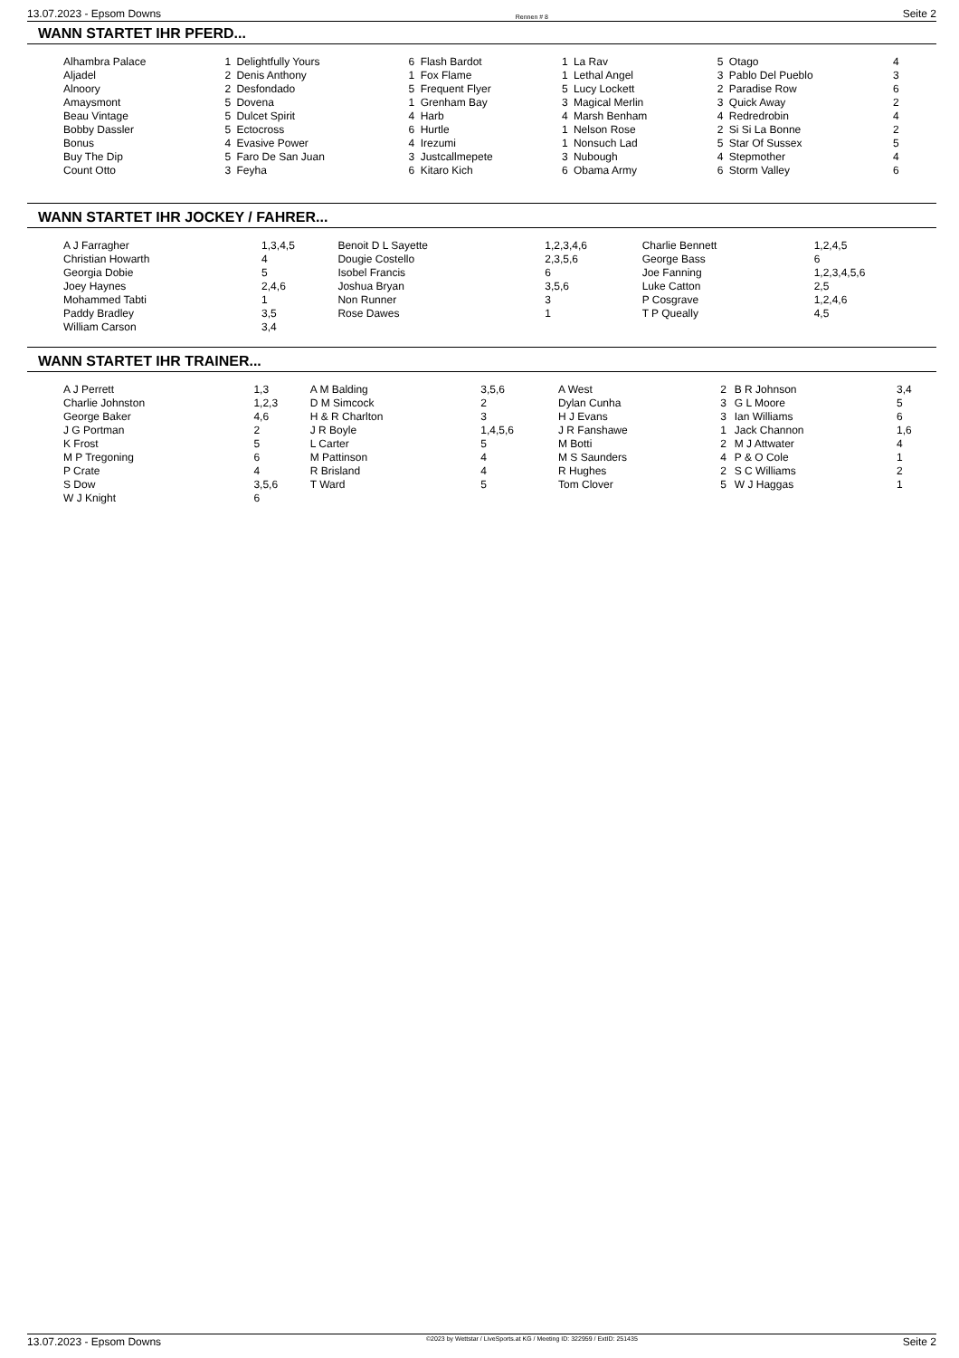13.07.2023 - Epsom Downs Rennen # 8 Seite 2
WANN STARTET IHR PFERD...
| Alhambra Palace | 1 | Delightfully Yours | 6 | Flash Bardot | 1 | La Rav | 5 | Otago | 4 |
| Aljadel | 2 | Denis Anthony | 1 | Fox Flame | 1 | Lethal Angel | 3 | Pablo Del Pueblo | 3 |
| Alnoory | 2 | Desfondado | 5 | Frequent Flyer | 5 | Lucy Lockett | 2 | Paradise Row | 6 |
| Amaysmont | 5 | Dovena | 1 | Grenham Bay | 3 | Magical Merlin | 3 | Quick Away | 2 |
| Beau Vintage | 5 | Dulcet Spirit | 4 | Harb | 4 | Marsh Benham | 4 | Redredrobin | 4 |
| Bobby Dassler | 5 | Ectocross | 6 | Hurtle | 1 | Nelson Rose | 2 | Si Si La Bonne | 2 |
| Bonus | 4 | Evasive Power | 4 | Irezumi | 1 | Nonsuch Lad | 5 | Star Of Sussex | 5 |
| Buy The Dip | 5 | Faro De San Juan | 3 | Justcallmepete | 3 | Nubough | 4 | Stepmother | 4 |
| Count Otto | 3 | Feyha | 6 | Kitaro Kich | 6 | Obama Army | 6 | Storm Valley | 6 |
WANN STARTET IHR JOCKEY / FAHRER...
| A J Farragher | 1,3,4,5 | Benoit D L Sayette | 1,2,3,4,6 | Charlie Bennett | 1,2,4,5 |
| Christian Howarth | 4 | Dougie Costello | 2,3,5,6 | George Bass | 6 |
| Georgia Dobie | 5 | Isobel Francis | 6 | Joe Fanning | 1,2,3,4,5,6 |
| Joey Haynes | 2,4,6 | Joshua Bryan | 3,5,6 | Luke Catton | 2,5 |
| Mohammed Tabti | 1 | Non Runner | 3 | P Cosgrave | 1,2,4,6 |
| Paddy Bradley | 3,5 | Rose Dawes | 1 | T P Queally | 4,5 |
| William Carson | 3,4 | | | | |
WANN STARTET IHR TRAINER...
| A J Perrett | 1,3 | A M Balding | 3,5,6 | A West | 2 | B R Johnson | 3,4 |
| Charlie Johnston | 1,2,3 | D M Simcock | 2 | Dylan Cunha | 3 | G L Moore | 5 |
| George Baker | 4,6 | H & R Charlton | 3 | H J Evans | 3 | Ian Williams | 6 |
| J G Portman | 2 | J R Boyle | 1,4,5,6 | J R Fanshawe | 1 | Jack Channon | 1,6 |
| K Frost | 5 | L Carter | 5 | M Botti | 2 | M J Attwater | 4 |
| M P Tregoning | 6 | M Pattinson | 4 | M S Saunders | 4 | P & O Cole | 1 |
| P Crate | 4 | R Brisland | 4 | R Hughes | 2 | S C Williams | 2 |
| S Dow | 3,5,6 | T Ward | 5 | Tom Clover | 5 | W J Haggas | 1 |
| W J Knight | 6 | | | | | | |
13.07.2023 - Epsom Downs ©2023 by Wettstar / LiveSports.at KG / Meeting ID: 322959 / ExtID: 251435 Seite 2